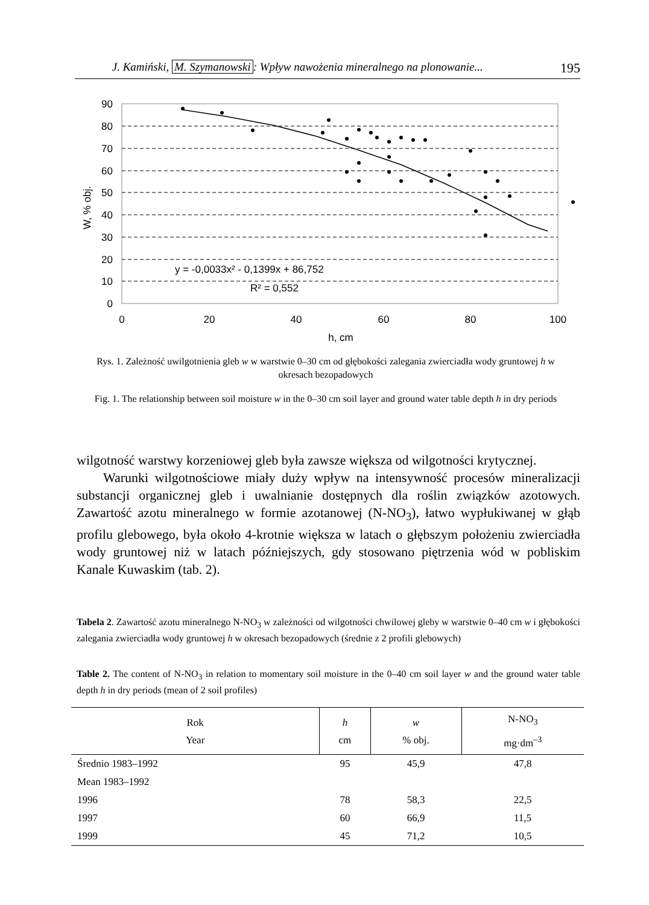J. Kamiński, M. Szymanowski: Wpływ nawożenia mineralnego na plonowanie... 195
90
80
70
60
50
40
30
20
10
0
0
20
40
60
80
100
h, cm
W, % obj.
y = -0,0033x² - 0,1399x + 86,752
R² = 0,552
Rys. 1. Zależność uwilgotnienia gleb w w warstwie 0–30 cm od głębokości zalegania zwierciadła wody gruntowej h w okresach bezopadowych
Fig. 1. The relationship between soil moisture w in the 0–30 cm soil layer and ground water table depth h in dry periods
wilgotność warstwy korzeniowej gleb była zawsze większa od wilgotności krytycznej.
Warunki wilgotnościowe miały duży wpływ na intensywność procesów mineralizacji substancji organicznej gleb i uwalnianie dostępnych dla roślin związków azotowych. Zawartość azotu mineralnego w formie azotanowej (N-NO<sub>3</sub>), łatwo wypłukiwanej w głąb profilu glebowego, była około 4-krotnie większa w latach o głębszym położeniu zwierciadła wody gruntowej niż w latach późniejszych, gdy stosowano piętrzenia wód w pobliskim Kanale Kuwaskim (tab. 2).
Tabela 2. Zawartość azotu mineralnego N-NO<sub>3</sub> w zależności od wilgotności chwilowej gleby w warstwie 0–40 cm w i głębokości zalegania zwierciadła wody gruntowej h w okresach bezopadowych (średnie z 2 profili glebowych)
Table 2. The content of N-NO<sub>3</sub> in relation to momentary soil moisture in the 0–40 cm soil layer w and the ground water table depth h in dry periods (mean of 2 soil profiles)
| Rok Year | h cm | w % obj. | N-NO<sub>3</sub> mg·dm<sup>–3</sup> |
| --- | --- | --- | --- |
| Średnio 1983–1992 | 95 | 45,9 | 47,8 |
| Mean 1983–1992 | | | |
| 1996 | 78 | 58,3 | 22,5 |
| 1997 | 60 | 66,9 | 11,5 |
| 1999 | 45 | 71,2 | 10,5 |